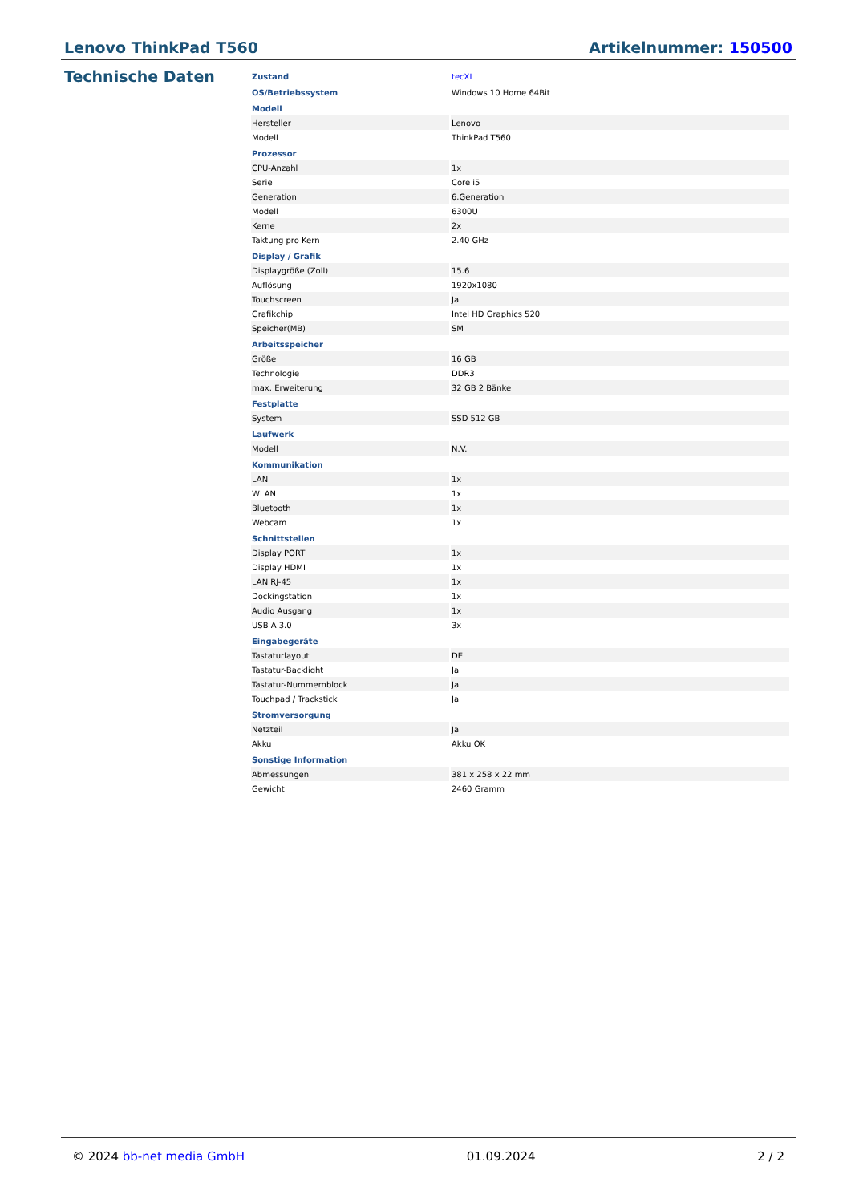Lenovo ThinkPad T560 Artikelnummer: 150500
Technische Daten
| Zustand | tecXL |
| OS/Betriebssystem | Windows 10 Home 64Bit |
| Modell | |
| Hersteller | Lenovo |
| Modell | ThinkPad T560 |
| Prozessor | |
| CPU-Anzahl | 1x |
| Serie | Core i5 |
| Generation | 6.Generation |
| Modell | 6300U |
| Kerne | 2x |
| Taktung pro Kern | 2.40 GHz |
| Display / Grafik | |
| Displaygröße (Zoll) | 15.6 |
| Auflösung | 1920x1080 |
| Touchscreen | Ja |
| Grafikchip | Intel HD Graphics 520 |
| Speicher(MB) | SM |
| Arbeitsspeicher | |
| Größe | 16 GB |
| Technologie | DDR3 |
| max. Erweiterung | 32 GB 2 Bänke |
| Festplatte | |
| System | SSD 512 GB |
| Laufwerk | |
| Modell | N.V. |
| Kommunikation | |
| LAN | 1x |
| WLAN | 1x |
| Bluetooth | 1x |
| Webcam | 1x |
| Schnittstellen | |
| Display PORT | 1x |
| Display HDMI | 1x |
| LAN RJ-45 | 1x |
| Dockingstation | 1x |
| Audio Ausgang | 1x |
| USB A 3.0 | 3x |
| Eingabegeräte | |
| Tastaturlayout | DE |
| Tastatur-Backlight | Ja |
| Tastatur-Nummernblock | Ja |
| Touchpad / Trackstick | Ja |
| Stromversorgung | |
| Netzteil | Ja |
| Akku | Akku OK |
| Sonstige Information | |
| Abmessungen | 381 x 258 x 22 mm |
| Gewicht | 2460 Gramm |
© 2024 bb-net media GmbH 01.09.2024 2 / 2